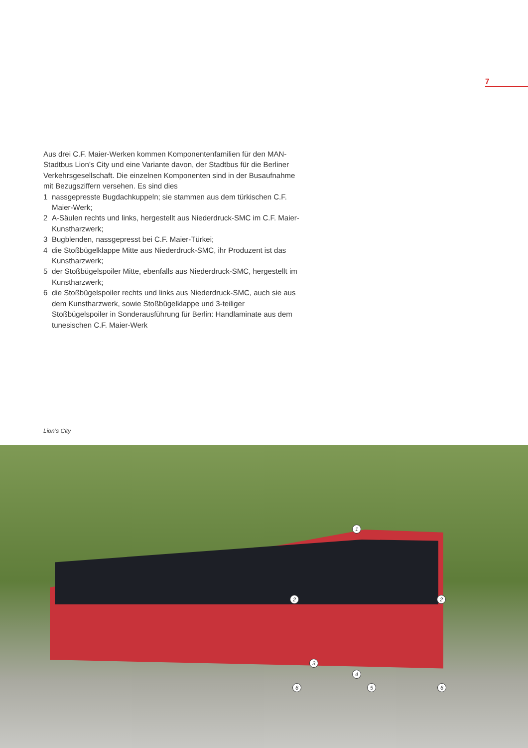7
Aus drei C.F. Maier-Werken kommen Komponentenfamilien für den MAN-Stadtbus Lion’s City und eine Variante davon, der Stadtbus für die Berliner Verkehrsgesellschaft. Die einzelnen Komponenten sind in der Busaufnahme mit Bezugsziffern versehen. Es sind dies
1 nassgepresste Bugdachkuppeln; sie stammen aus dem türkischen C.F. Maier-Werk;
2 A-Säulen rechts und links, hergestellt aus Niederdruck-SMC im C.F. Maier-Kunstharzwerk;
3 Bugblenden, nassgepresst bei C.F. Maier-Türkei;
4 die Stoßbügelklappe Mitte aus Niederdruck-SMC, ihr Produzent ist das Kunstharzwerk;
5 der Stoßbügelspoiler Mitte, ebenfalls aus Niederdruck-SMC, hergestellt im Kunstharzwerk;
6 die Stoßbügelspoiler rechts und links aus Niederdruck-SMC, auch sie aus dem Kunstharzwerk, sowie Stoßbügelklappe und 3-teiliger Stoßbügelspoiler in Sonderausführung für Berlin: Handlaminate aus dem tunesischen C.F. Maier-Werk
Lion’s City
1
2 2
3
4
6 5 6